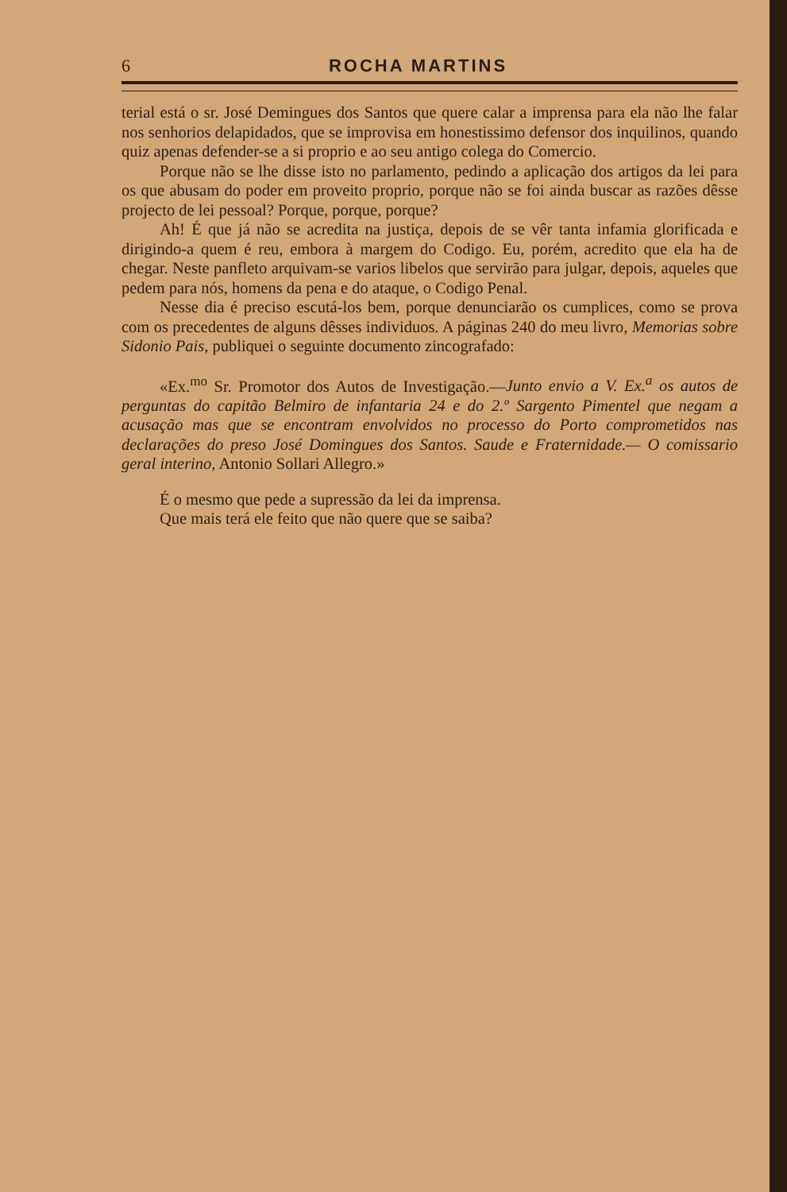6 ROCHA MARTINS
terial está o sr. José Demingues dos Santos que quere calar a imprensa para ela não lhe falar nos senhorios delapidados, que se improvisa em honestissimo defensor dos inquilinos, quando quiz apenas defender-se a si proprio e ao seu antigo colega do Comercio.
Porque não se lhe disse isto no parlamento, pedindo a aplicação dos artigos da lei para os que abusam do poder em proveito proprio, porque não se foi ainda buscar as razões dêsse projecto de lei pessoal? Porque, porque, porque?
Ah! É que já não se acredita na justiça, depois de se vêr tanta infamia glorificada e dirigindo-a quem é reu, embora à margem do Codigo. Eu, porém, acredito que ela ha de chegar. Neste panfleto arquivam-se varios libelos que servirão para julgar, depois, aqueles que pedem para nós, homens da pena e do ataque, o Codigo Penal.
Nesse dia é preciso escutá-los bem, porque denunciarão os cumplices, como se prova com os precedentes de alguns dêsses individuos. A páginas 240 do meu livro, Memorias sobre Sidonio Pais, publiquei o seguinte documento zincografado:
«Ex.<sup>mo</sup> Sr. Promotor dos Autos de Investigação.—Junto envio a V. Ex.<sup>a</sup> os autos de perguntas do capitão Belmiro de infantaria 24 e do 2.º Sargento Pimentel que negam a acusação mas que se encontram envolvidos no processo do Porto comprometidos nas declarações do preso José Domingues dos Santos. Saude e Fraternidade.— O comissario geral interino, Antonio Sollari Allegro.»
É o mesmo que pede a supressão da lei da imprensa.
Que mais terá ele feito que não quere que se saiba?